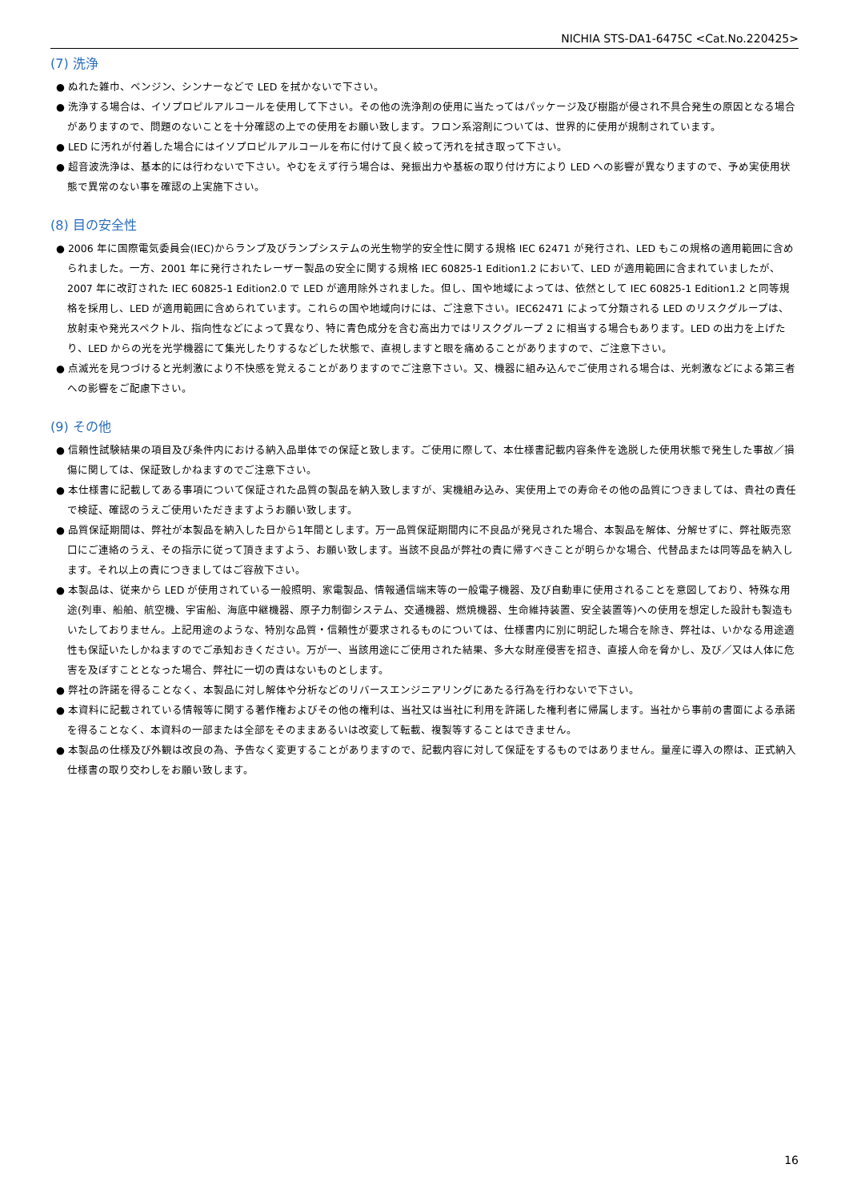NICHIA STS-DA1-6475C <Cat.No.220425>
(7) 洗浄
● ぬれた雑巾、ベンジン、シンナーなどで LED を拭かないで下さい。
● 洗浄する場合は、イソプロピルアルコールを使用して下さい。その他の洗浄剤の使用に当たってはパッケージ及び樹脂が侵され不具合発生の原因となる場合がありますので、問題のないことを十分確認の上での使用をお願い致します。フロン系溶剤については、世界的に使用が規制されています。
● LED に汚れが付着した場合にはイソプロピルアルコールを布に付けて良く絞って汚れを拭き取って下さい。
● 超音波洗浄は、基本的には行わないで下さい。やむをえず行う場合は、発振出力や基板の取り付け方により LED への影響が異なりますので、予め実使用状態で異常のない事を確認の上実施下さい。
(8) 目の安全性
● 2006 年に国際電気委員会(IEC)からランプ及びランプシステムの光生物学的安全性に関する規格 IEC 62471 が発行され、LED もこの規格の適用範囲に含められました。一方、2001 年に発行されたレーザー製品の安全に関する規格 IEC 60825-1 Edition1.2 において、LED が適用範囲に含まれていましたが、2007 年に改訂された IEC 60825-1 Edition2.0 で LED が適用除外されました。但し、国や地域によっては、依然として IEC 60825-1 Edition1.2 と同等規格を採用し、LED が適用範囲に含められています。これらの国や地域向けには、ご注意下さい。IEC62471 によって分類される LED のリスクグループは、放射束や発光スペクトル、指向性などによって異なり、特に青色成分を含む高出力ではリスクグループ 2 に相当する場合もあります。LED の出力を上げたり、LED からの光を光学機器にて集光したりするなどした状態で、直視しますと眼を痛めることがありますので、ご注意下さい。
● 点滅光を見つづけると光刺激により不快感を覚えることがありますのでご注意下さい。又、機器に組み込んでご使用される場合は、光刺激などによる第三者への影響をご配慮下さい。
(9) その他
● 信頼性試験結果の項目及び条件内における納入品単体での保証と致します。ご使用に際して、本仕様書記載内容条件を逸脱した使用状態で発生した事故／損傷に関しては、保証致しかねますのでご注意下さい。
● 本仕様書に記載してある事項について保証された品質の製品を納入致しますが、実機組み込み、実使用上での寿命その他の品質につきましては、貴社の責任で検証、確認のうえご使用いただきますようお願い致します。
● 品質保証期間は、弊社が本製品を納入した日から1年間とします。万一品質保証期間内に不良品が発見された場合、本製品を解体、分解せずに、弊社販売窓口にご連絡のうえ、その指示に従って頂きますよう、お願い致します。当該不良品が弊社の責に帰すべきことが明らかな場合、代替品または同等品を納入します。それ以上の責につきましてはご容赦下さい。
● 本製品は、従来から LED が使用されている一般照明、家電製品、情報通信端末等の一般電子機器、及び自動車に使用されることを意図しており、特殊な用途(列車、船舶、航空機、宇宙船、海底中継機器、原子力制御システム、交通機器、燃焼機器、生命維持装置、安全装置等)への使用を想定した設計も製造もいたしておりません。上記用途のような、特別な品質・信頼性が要求されるものについては、仕様書内に別に明記した場合を除き、弊社は、いかなる用途適性も保証いたしかねますのでご承知おきください。万が一、当該用途にご使用された結果、多大な財産侵害を招き、直接人命を脅かし、及び／又は人体に危害を及ぼすこととなった場合、弊社に一切の責はないものとします。
● 弊社の許諾を得ることなく、本製品に対し解体や分析などのリバースエンジニアリングにあたる行為を行わないで下さい。
● 本資料に記載されている情報等に関する著作権およびその他の権利は、当社又は当社に利用を許諾した権利者に帰属します。当社から事前の書面による承諾を得ることなく、本資料の一部または全部をそのままあるいは改変して転載、複製等することはできません。
● 本製品の仕様及び外観は改良の為、予告なく変更することがありますので、記載内容に対して保証をするものではありません。量産に導入の際は、正式納入仕様書の取り交わしをお願い致します。
16